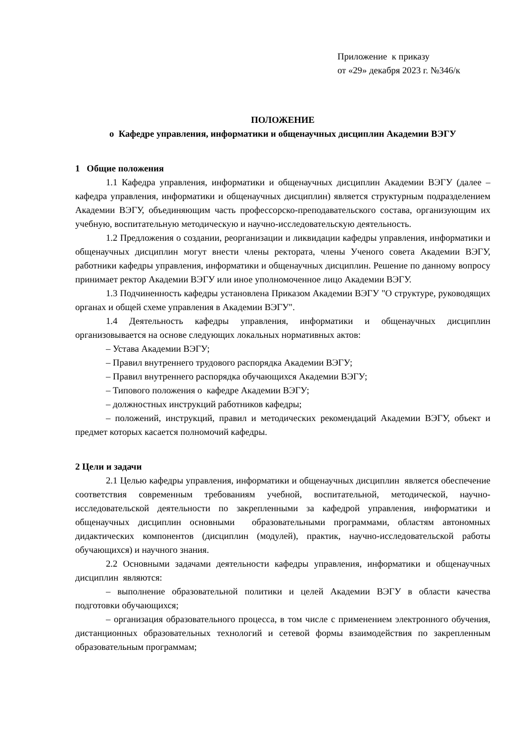Приложение к приказу
от «29» декабря 2023 г. №346/к
ПОЛОЖЕНИЕ
о Кафедре управления, информатики и общенаучных дисциплин Академии ВЭГУ
1 Общие положения
1.1 Кафедра управления, информатики и общенаучных дисциплин Академии ВЭГУ (далее – кафедра управления, информатики и общенаучных дисциплин) является структурным подразделением Академии ВЭГУ, объединяющим часть профессорско-преподавательского состава, организующим их учебную, воспитательную методическую и научно-исследовательскую деятельность.
1.2 Предложения о создании, реорганизации и ликвидации кафедры управления, информатики и общенаучных дисциплин могут внести члены ректората, члены Ученого совета Академии ВЭГУ, работники кафедры управления, информатики и общенаучных дисциплин. Решение по данному вопросу принимает ректор Академии ВЭГУ или иное уполномоченное лицо Академии ВЭГУ.
1.3 Подчиненность кафедры установлена Приказом Академии ВЭГУ "О структуре, руководящих органах и общей схеме управления в Академии ВЭГУ".
1.4 Деятельность кафедры управления, информатики и общенаучных дисциплин организовывается на основе следующих локальных нормативных актов:
– Устава Академии ВЭГУ;
– Правил внутреннего трудового распорядка Академии ВЭГУ;
– Правил внутреннего распорядка обучающихся Академии ВЭГУ;
– Типового положения о кафедре Академии ВЭГУ;
– должностных инструкций работников кафедры;
– положений, инструкций, правил и методических рекомендаций Академии ВЭГУ, объект и предмет которых касается полномочий кафедры.
2 Цели и задачи
2.1 Целью кафедры управления, информатики и общенаучных дисциплин является обеспечение соответствия современным требованиям учебной, воспитательной, методической, научно-исследовательской деятельности по закрепленными за кафедрой управления, информатики и общенаучных дисциплин основными образовательными программами, областям автономных дидактических компонентов (дисциплин (модулей), практик, научно-исследовательской работы обучающихся) и научного знания.
2.2 Основными задачами деятельности кафедры управления, информатики и общенаучных дисциплин являются:
– выполнение образовательной политики и целей Академии ВЭГУ в области качества подготовки обучающихся;
– организация образовательного процесса, в том числе с применением электронного обучения, дистанционных образовательных технологий и сетевой формы взаимодействия по закрепленным образовательным программам;